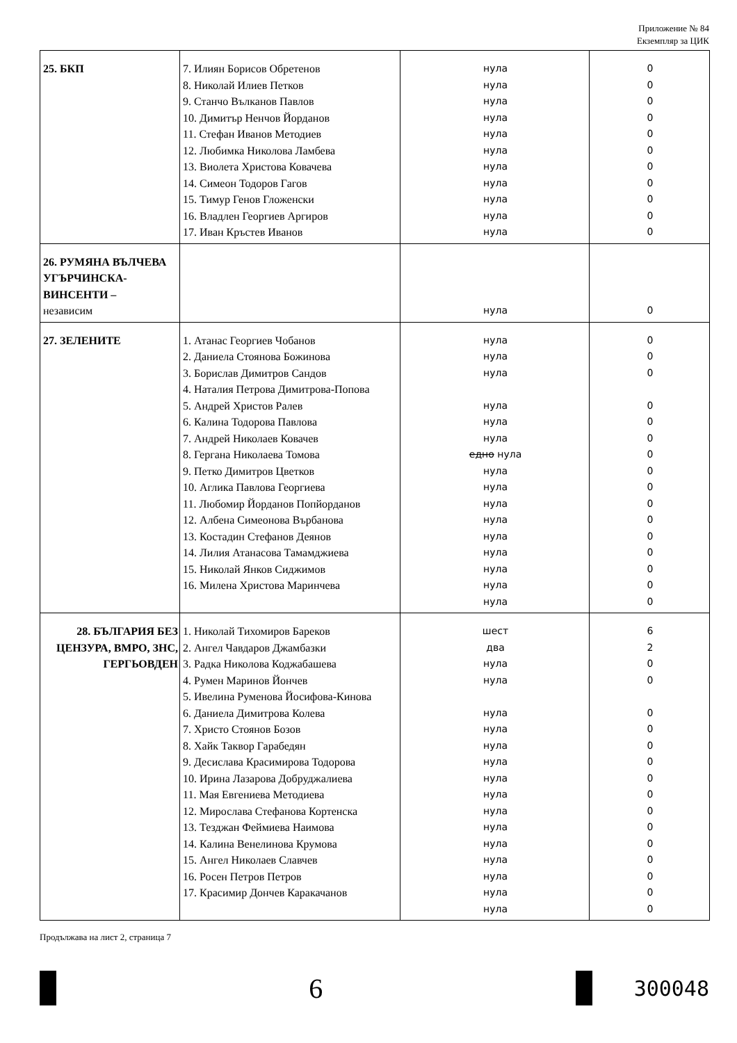Приложение № 84
Екземпляр за ЦИК
| 25. БКП | 7. Илиян Борисов Обретенов 8. Николай Илиев Петков 9. Станчо Вълканов Павлов 10. Димитър Ненчов Йорданов 11. Стефан Иванов Методиев 12. Любимка Николова Ламбева 13. Виолета Христова Ковачева 14. Симеон Тодоров Гагов 15. Тимур Генов Гложенски 16. Владлен Георгиев Аргиров 17. Иван Кръстев Иванов | нула нула нула нула нула нула нула нула нула нула нула | 0 0 0 0 0 0 0 0 0 0 0 |
| 26. РУМЯНА ВЪЛЧЕВА УГЪРЧИНСКА-ВИНСЕНТИ – независим | | нула | 0 |
| 27. ЗЕЛЕНИТЕ | 1. Атанас Георгиев Чобанов 2. Даниела Стоянова Божинова 3. Борислав Димитров Сандов 4. Наталия Петрова Димитрова-Попова 5. Андрей Христов Ралев 6. Калина Тодорова Павлова 7. Андрей Николаев Ковачев 8. Гергана Николаева Томова 9. Петко Димитров Цветков 10. Аглика Павлова Георгиева 11. Любомир Йорданов Попйорданов 12. Албена Симеонова Върбанова 13. Костадин Стефанов Деянов 14. Лилия Атанасова Тамамджиева 15. Николай Янков Сиджимов 16. Милена Христова Маринчева | нула нула нула нула нула нула едно нула нула нула нула нула нула нула нула нула нула | 0 0 0 0 0 0 0 0 0 0 0 0 0 0 0 0 |
| 28. БЪЛГАРИЯ БЕЗ ЦЕНЗУРА, ВМРО, ЗНС, ГЕРГЬОВДЕН | 1. Николай Тихомиров Бареков 2. Ангел Чавдаров Джамбазки 3. Радка Николова Коджабашева 4. Румен Маринов Йончев 5. Ивелина Руменова Йосифова-Кинова 6. Даниела Димитрова Колева 7. Христо Стоянов Бозов 8. Хайк Таквор Гарабедян 9. Десислава Красимирова Тодорова 10. Ирина Лазарова Добруджалиева 11. Мая Евгениева Методиева 12. Мирослава Стефанова Кортенска 13. Тезджан Феймиева Наимова 14. Калина Венелинова Крумова 15. Ангел Николаев Славчев 16. Росен Петров Петров 17. Красимир Дончев Каракачанов | шест два нула нула нула нула нула нула нула нула нула нула нула нула нула нула нула | 6 2 0 0 0 0 0 0 0 0 0 0 0 0 0 0 0 |
Продължава на лист 2, страница 7
6 300048